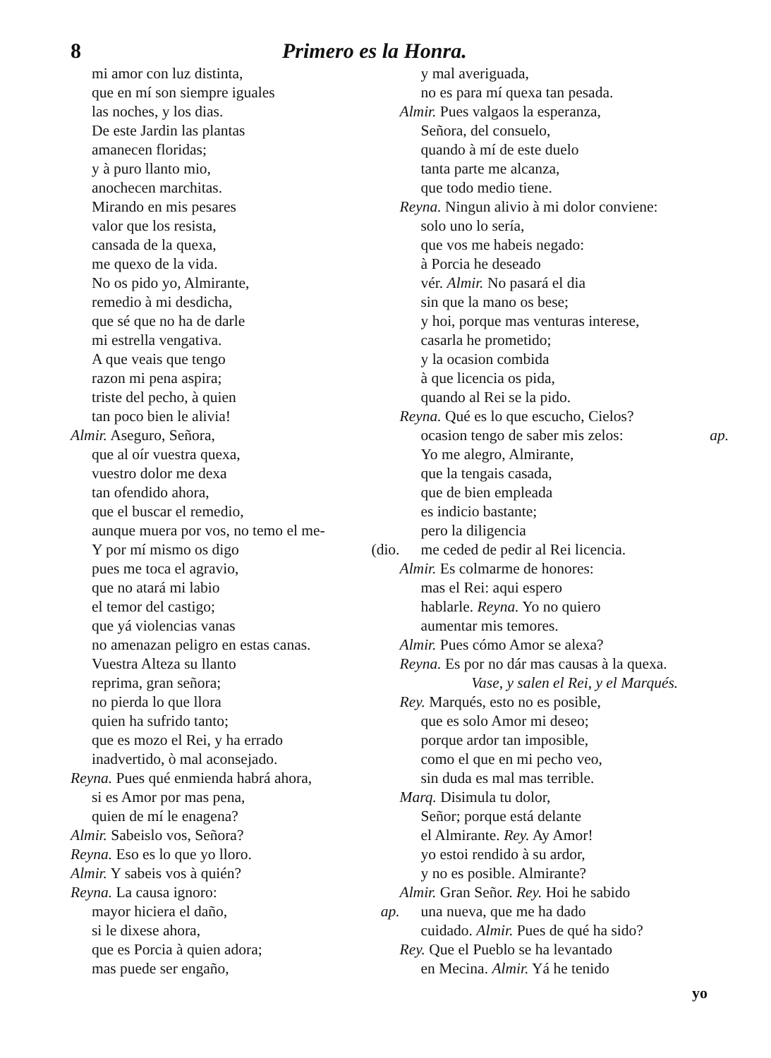8 Primero es la Honra.
mi amor con luz distinta,
que en mí son siempre iguales
las noches, y los dias.
De este Jardin las plantas
amanecen floridas;
y à puro llanto mio,
anochecen marchitas.
Mirando en mis pesares
valor que los resista,
cansada de la quexa,
me quexo de la vida.
No os pido yo, Almirante,
remedio à mi desdicha,
que sé que no ha de darle
mi estrella vengativa.
A que veais que tengo
razon mi pena aspira;
triste del pecho, à quien
tan poco bien le alivia!
Almir. Aseguro, Señora,
que al oír vuestra quexa,
vuestro dolor me dexa
tan ofendido ahora,
que el buscar el remedio,
aunque muera por vos, no temo el me-
Y por mí mismo os digo (dio.
pues me toca el agravio,
que no atará mi labio
el temor del castigo;
que yá violencias vanas
no amenazan peligro en estas canas.
Vuestra Alteza su llanto
reprima, gran señora;
no pierda lo que llora
quien ha sufrido tanto;
que es mozo el Rei, y ha errado
inadvertido, ò mal aconsejado.
Reyna. Pues qué enmienda habrá ahora,
si es Amor por mas pena,
quien de mí le enagena?
Almir. Sabeislo vos, Señora?
Reyna. Eso es lo que yo lloro.
Almir. Y sabeis vos à quién?
Reyna. La causa ignoro:
mayor hiciera el daño, ap.
si le dixese ahora,
que es Porcia à quien adora;
mas puede ser engaño,
y mal averiguada,
no es para mí quexa tan pesada.
Almir. Pues valgaos la esperanza,
Señora, del consuelo,
quando à mí de este duelo
tanta parte me alcanza,
que todo medio tiene.
Reyna. Ningun alivio à mi dolor conviene:
solo uno lo sería,
que vos me habeis negado:
à Porcia he deseado
vér. Almir. No pasará el dia
sin que la mano os bese;
y hoi, porque mas venturas interese,
casarla he prometido;
y la ocasion combida
à que licencia os pida,
quando al Rei se la pido.
Reyna. Qué es lo que escucho, Cielos?
ocasion tengo de saber mis zelos: ap.
Yo me alegro, Almirante,
que la tengais casada,
que de bien empleada
es indicio bastante;
pero la diligencia
me ceded de pedir al Rei licencia.
Almir. Es colmarme de honores:
mas el Rei: aqui espero
hablarle. Reyna. Yo no quiero
aumentar mis temores.
Almir. Pues cómo Amor se alexa?
Reyna. Es por no dár mas causas à la quexa.
Vase, y salen el Rei, y el Marqués.
Rey. Marqués, esto no es posible,
que es solo Amor mi deseo;
porque ardor tan imposible,
como el que en mi pecho veo,
sin duda es mal mas terrible.
Marq. Disimula tu dolor,
Señor; porque está delante
el Almirante. Rey. Ay Amor!
yo estoi rendido à su ardor,
y no es posible. Almirante?
Almir. Gran Señor. Rey. Hoi he sabido
una nueva, que me ha dado
cuidado. Almir. Pues de qué ha sido?
Rey. Que el Pueblo se ha levantado
en Mecina. Almir. Yá he tenido
yo